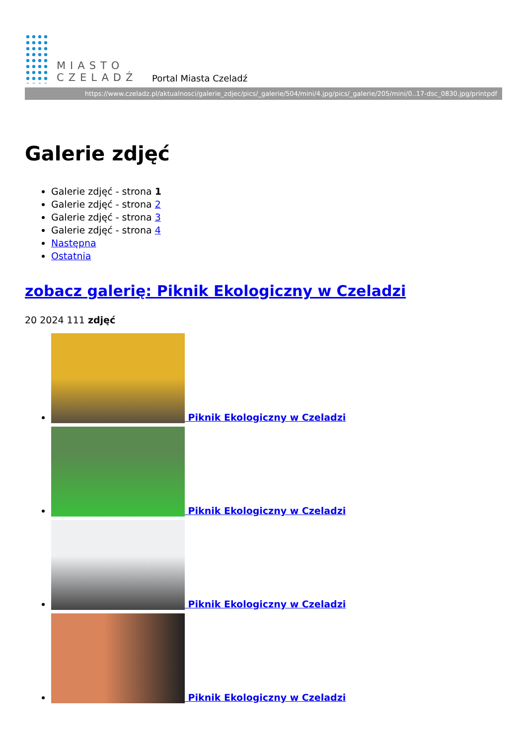MIASTO
CZELADŹ
Portal Miasta Czeladź
https://www.czeladz.pl/aktualnosci/galerie_zdjec/pics/_galerie/504/mini/4.jpg/pics/_galerie/205/mini/0..17-dsc_0830.jpg/printpdf
Galerie zdjęć
Galerie zdjęć - strona 1
Galerie zdjęć - strona 2
Galerie zdjęć - strona 3
Galerie zdjęć - strona 4
Następna
Ostatnia
zobacz galerię: Piknik Ekologiczny w Czeladzi
20 2024 111 zdjęć
Piknik Ekologiczny w Czeladzi
Piknik Ekologiczny w Czeladzi
Piknik Ekologiczny w Czeladzi
Piknik Ekologiczny w Czeladzi